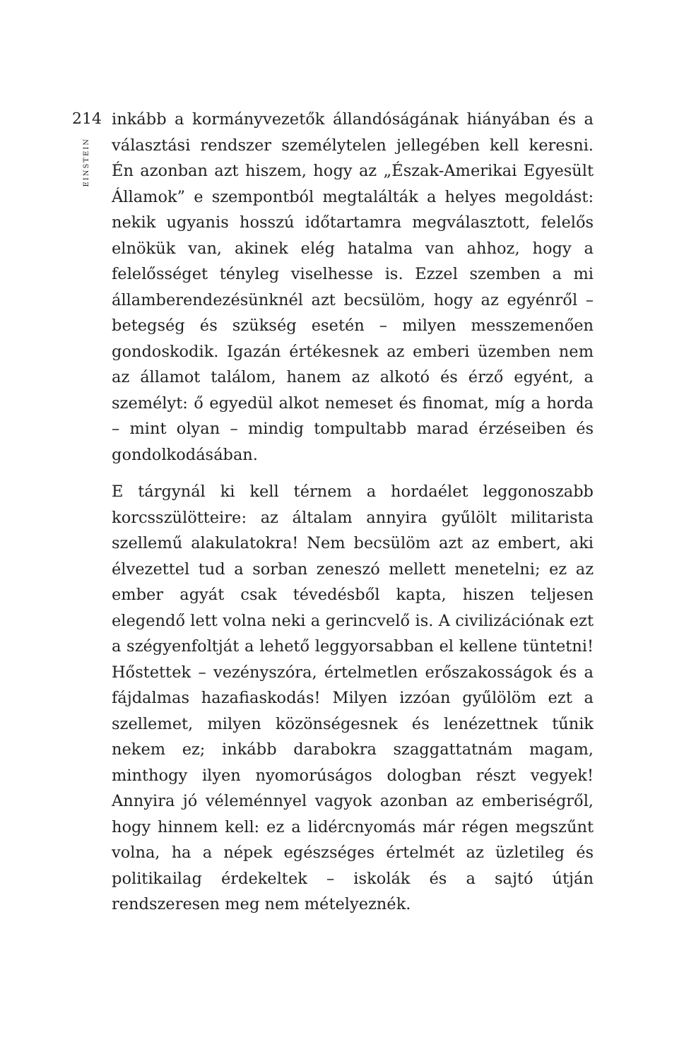214
EINSTEIN
inkább a kormányvezetők állandóságának hiányában és a választási rendszer személytelen jellegében kell keresni. Én azonban azt hiszem, hogy az „Észak-Amerikai Egyesült Államok” e szempontból megtalálták a helyes megoldást: nekik ugyanis hosszú időtartamra megválasztott, felelős elnökük van, akinek elég hatalma van ahhoz, hogy a felelősséget tényleg viselhesse is. Ezzel szemben a mi államberendezésünknél azt becsülöm, hogy az egyénről – betegség és szükség esetén – milyen messzemenően gondoskodik. Igazán értékesnek az emberi üzemben nem az államot találom, hanem az alkotó és érző egyént, a személyt: ő egyedül alkot nemeset és finomat, míg a horda – mint olyan – mindig tompultabb marad érzéseiben és gondolkodásában.
E tárgynál ki kell térnem a hordaélet leggonoszabb korcsszülötteire: az általam annyira gyűlölt militarista szellemű alakulatokra! Nem becsülöm azt az embert, aki élvezettel tud a sorban zeneszó mellett menetelni; ez az ember agyát csak tévedésből kapta, hiszen teljesen elegendő lett volna neki a gerincvelő is. A civilizációnak ezt a szégyenfoltját a lehető leggyorsabban el kellene tüntetni! Hőstettek – vezényszóra, értelmetlen erőszakosságok és a fájdalmas hazafiaskodás! Milyen izzóan gyűlölöm ezt a szellemet, milyen közönségesnek és lenézettnek tűnik nekem ez; inkább darabokra szaggattatnám magam, minthogy ilyen nyomorúságos dologban részt vegyek! Annyira jó véleménnyel vagyok azonban az emberiségről, hogy hinnem kell: ez a lidércnyomás már régen megszűnt volna, ha a népek egészséges értelmét az üzletileg és politikailag érdekeltek – iskolák és a sajtó útján rendszeresen meg nem mételyeznék.